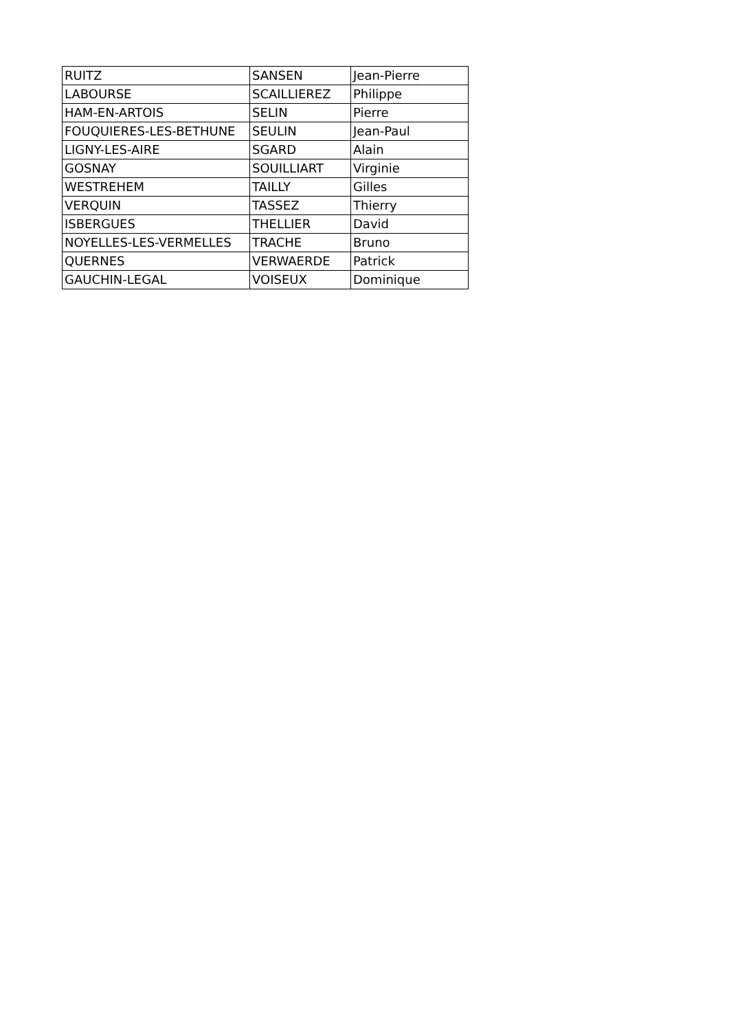| RUITZ | SANSEN | Jean-Pierre |
| LABOURSE | SCAILLIEREZ | Philippe |
| HAM-EN-ARTOIS | SELIN | Pierre |
| FOUQUIERES-LES-BETHUNE | SEULIN | Jean-Paul |
| LIGNY-LES-AIRE | SGARD | Alain |
| GOSNAY | SOUILLIART | Virginie |
| WESTREHEM | TAILLY | Gilles |
| VERQUIN | TASSEZ | Thierry |
| ISBERGUES | THELLIER | David |
| NOYELLES-LES-VERMELLES | TRACHE | Bruno |
| QUERNES | VERWAERDE | Patrick |
| GAUCHIN-LEGAL | VOISEUX | Dominique |